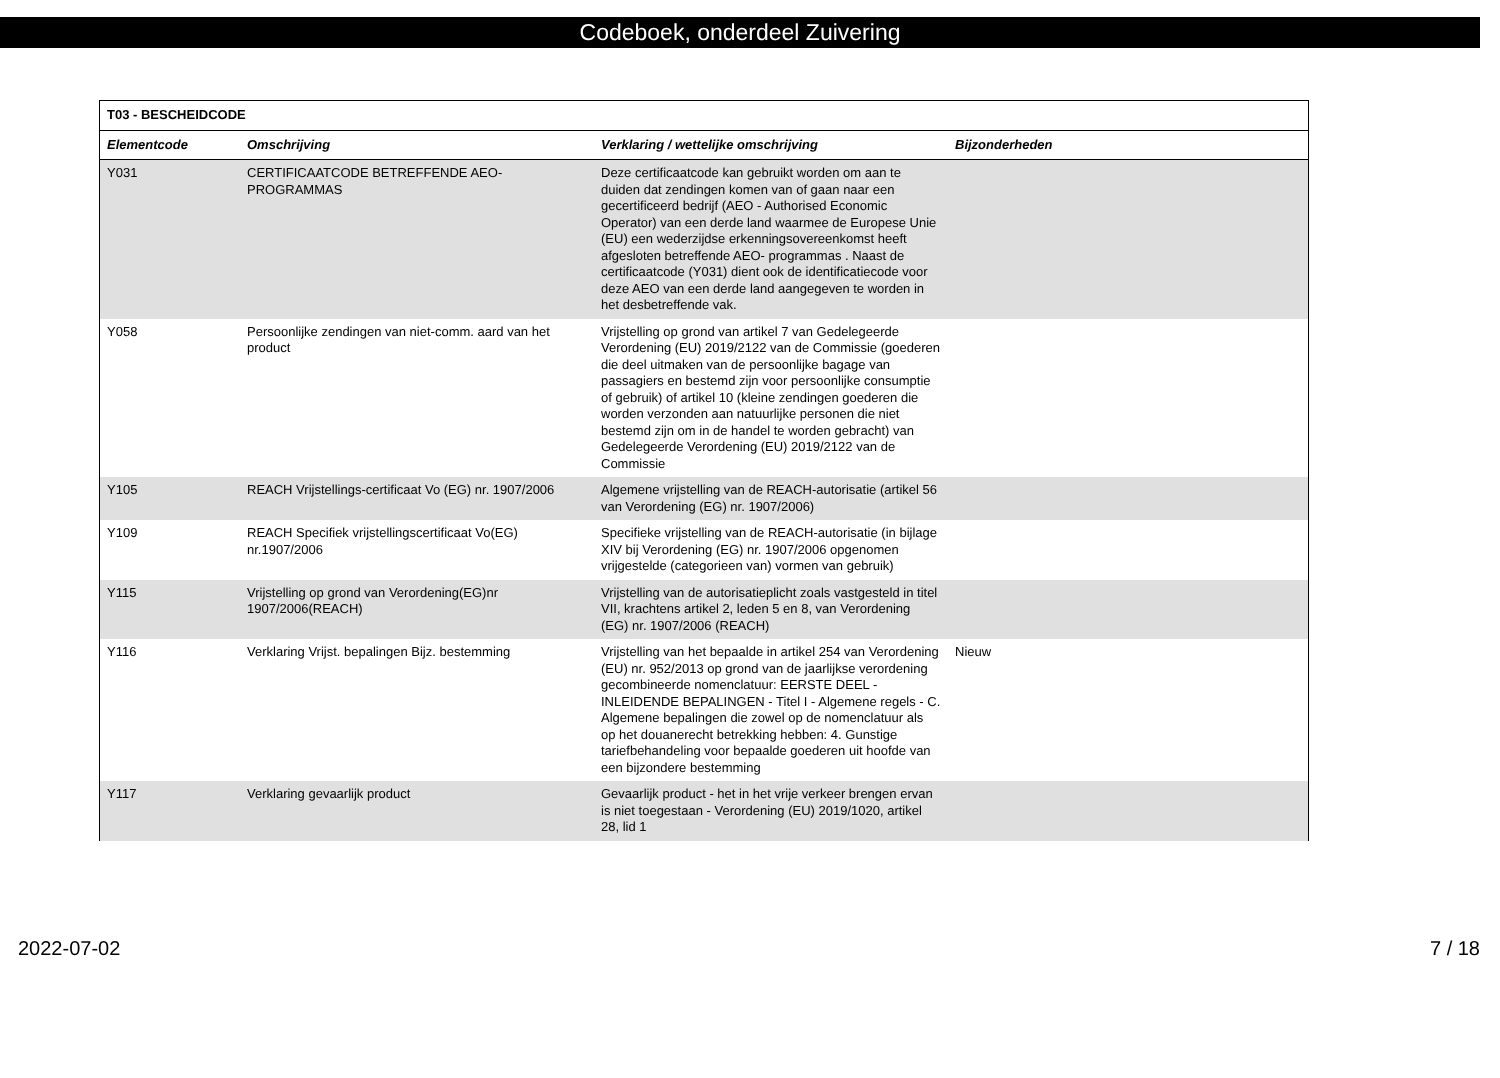Codeboek, onderdeel Zuivering
| T03 - BESCHEIDCODE | | | |
| --- | --- | --- | --- |
| Elementcode | Omschrijving | Verklaring / wettelijke omschrijving | Bijzonderheden |
| Y031 | CERTIFICAATCODE BETREFFENDE AEO-PROGRAMMAS | Deze certificaatcode kan gebruikt worden om aan te duiden dat zendingen komen van of gaan naar een gecertificeerd bedrijf (AEO - Authorised Economic Operator) van een derde land waarmee de Europese Unie (EU) een wederzijdse erkenningsovereenkomst heeft afgesloten betreffende AEO- programmas . Naast de certificaatcode (Y031) dient ook de identificatiecode voor deze AEO van een derde land aangegeven te worden in het desbetreffende vak. | |
| Y058 | Persoonlijke zendingen van niet-comm. aard van het product | Vrijstelling op grond van artikel 7 van Gedelegeerde Verordening (EU) 2019/2122 van de Commissie (goederen die deel uitmaken van de persoonlijke bagage van passagiers en bestemd zijn voor persoonlijke consumptie of gebruik) of artikel 10 (kleine zendingen goederen die worden verzonden aan natuurlijke personen die niet bestemd zijn om in de handel te worden gebracht) van Gedelegeerde Verordening (EU) 2019/2122 van de Commissie | |
| Y105 | REACH Vrijstellings-certificaat Vo (EG) nr. 1907/2006 | Algemene vrijstelling van de REACH-autorisatie (artikel 56 van Verordening (EG) nr. 1907/2006) | |
| Y109 | REACH Specifiek vrijstellingscertificaat Vo(EG) nr.1907/2006 | Specifieke vrijstelling van de REACH-autorisatie (in bijlage XIV bij Verordening (EG) nr. 1907/2006 opgenomen vrijgestelde (categorieen van) vormen van gebruik) | |
| Y115 | Vrijstelling op grond van Verordening(EG)nr 1907/2006(REACH) | Vrijstelling van de autorisatieplicht zoals vastgesteld in titel VII, krachtens artikel 2, leden 5 en 8, van Verordening (EG) nr. 1907/2006 (REACH) | |
| Y116 | Verklaring Vrijst. bepalingen Bijz. bestemming | Vrijstelling van het bepaalde in artikel 254 van Verordening (EU) nr. 952/2013 op grond van de jaarlijkse verordening gecombineerde nomenclatuur: EERSTE DEEL - INLEIDENDE BEPALINGEN - Titel I - Algemene regels - C. Algemene bepalingen die zowel op de nomenclatuur als op het douanerecht betrekking hebben: 4. Gunstige tariefbehandeling voor bepaalde goederen uit hoofde van een bijzondere bestemming | Nieuw |
| Y117 | Verklaring gevaarlijk product | Gevaarlijk product - het in het vrije verkeer brengen ervan is niet toegestaan - Verordening (EU) 2019/1020, artikel 28, lid 1 | |
2022-07-02 7 / 18